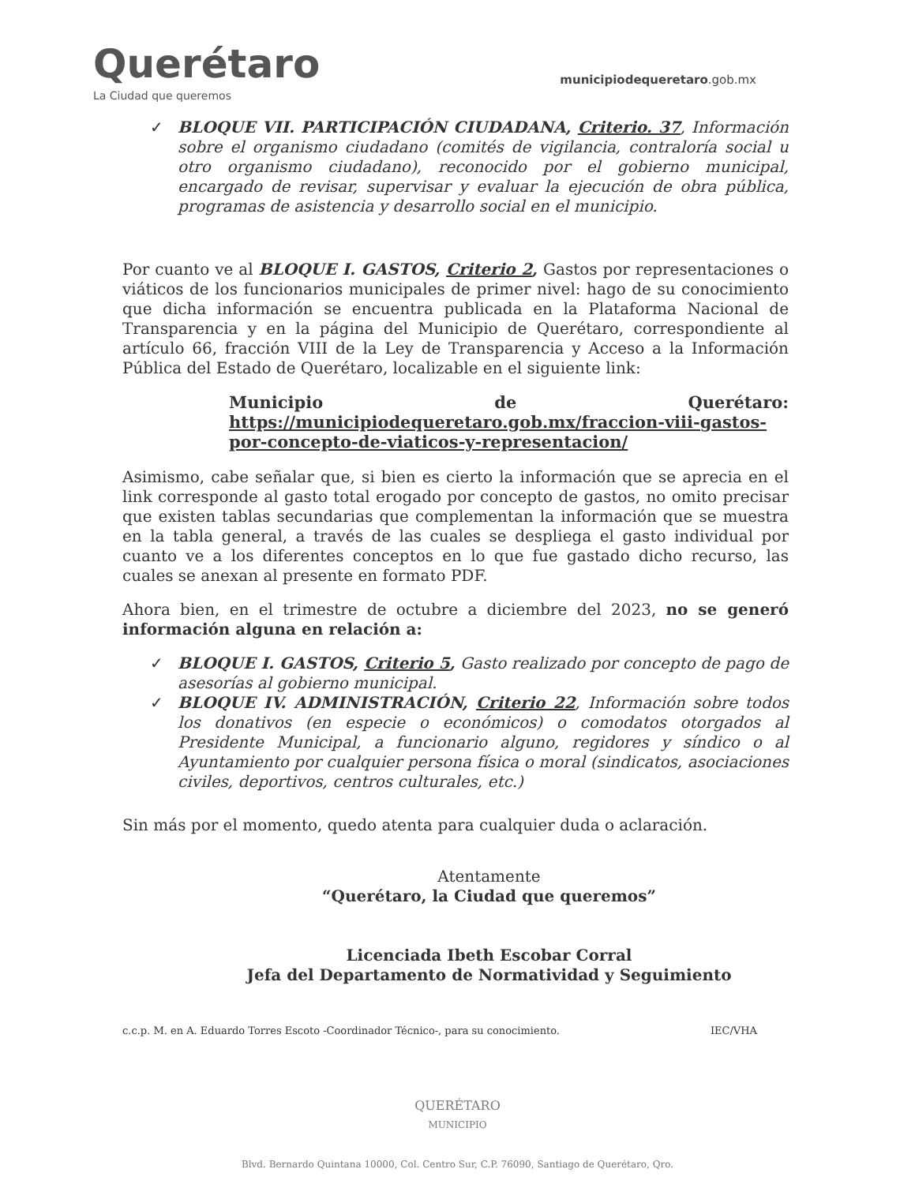Querétaro
La Ciudad que queremos
municipiodequeretaro.gob.mx
✓ BLOQUE VII. PARTICIPACIÓN CIUDADANA, Criterio. 37, Información sobre el organismo ciudadano (comités de vigilancia, contraloría social u otro organismo ciudadano), reconocido por el gobierno municipal, encargado de revisar, supervisar y evaluar la ejecución de obra pública, programas de asistencia y desarrollo social en el municipio.
Por cuanto ve al BLOQUE I. GASTOS, Criterio 2, Gastos por representaciones o viáticos de los funcionarios municipales de primer nivel: hago de su conocimiento que dicha información se encuentra publicada en la Plataforma Nacional de Transparencia y en la página del Municipio de Querétaro, correspondiente al artículo 66, fracción VIII de la Ley de Transparencia y Acceso a la Información Pública del Estado de Querétaro, localizable en el siguiente link:
Municipio de Querétaro: https://municipiodequeretaro.gob.mx/fraccion-viii-gastos-por-concepto-de-viaticos-y-representacion/
Asimismo, cabe señalar que, si bien es cierto la información que se aprecia en el link corresponde al gasto total erogado por concepto de gastos, no omito precisar que existen tablas secundarias que complementan la información que se muestra en la tabla general, a través de las cuales se despliega el gasto individual por cuanto ve a los diferentes conceptos en lo que fue gastado dicho recurso, las cuales se anexan al presente en formato PDF.
Ahora bien, en el trimestre de octubre a diciembre del 2023, no se generó información alguna en relación a:
✓ BLOQUE I. GASTOS, Criterio 5, Gasto realizado por concepto de pago de asesorías al gobierno municipal.
✓ BLOQUE IV. ADMINISTRACIÓN, Criterio 22, Información sobre todos los donativos (en especie o económicos) o comodatos otorgados al Presidente Municipal, a funcionario alguno, regidores y síndico o al Ayuntamiento por cualquier persona física o moral (sindicatos, asociaciones civiles, deportivos, centros culturales, etc.)
Sin más por el momento, quedo atenta para cualquier duda o aclaración.
Atentamente
“Querétaro, la Ciudad que queremos”
Licenciada Ibeth Escobar Corral
Jefa del Departamento de Normatividad y Seguimiento
c.c.p. M. en A. Eduardo Torres Escoto -Coordinador Técnico-, para su conocimiento. IEC/VHA
QUERÉTARO
MUNICIPIO
Blvd. Bernardo Quintana 10000, Col. Centro Sur, C.P. 76090, Santiago de Querétaro, Qro.